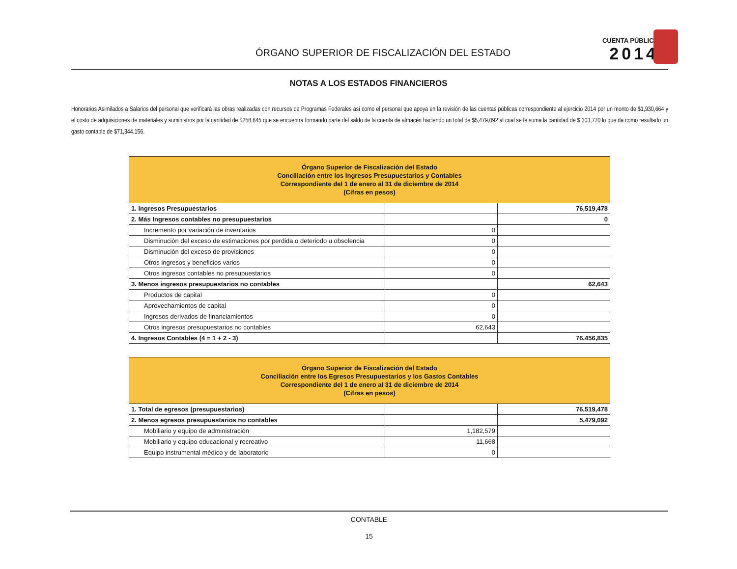ÓRGANO SUPERIOR DE FISCALIZACIÓN DEL ESTADO
CUENTA PÚBLICA
2014
NOTAS A LOS ESTADOS FINANCIEROS
Honorarios Asimilados a Salarios del personal que verificará las obras realizadas con recursos de Programas Federales así como el personal que apoya en la revisión de las cuentas públicas correspondiente al ejercicio 2014 por un monto de $1,930,664 y el costo de adquisiciones de materiales y suministros por la cantidad de $258,645 que se encuentra formando parte del saldo de la cuenta de almacén haciendo un total de $5,479,092 al cual se le suma la cantidad de $ 303,770 lo que da como resultado un gasto contable de $71,344,156.
| Órgano Superior de Fiscalización del Estado Conciliación entre los Ingresos Presupuestarios y Contables Correspondiente del 1 de enero al 31 de diciembre de 2014 (Cifras en pesos) | | |
| --- | --- | --- |
| 1. Ingresos Presupuestarios | | 76,519,478 |
| 2. Más Ingresos contables no presupuestarios | | 0 |
| Incremento por variación de inventarios | 0 | |
| Disminución del exceso de estimaciones por perdida o deteriodo u obsolencia | 0 | |
| Disminución del exceso de provisiones | 0 | |
| Otros ingresos y beneficios varios | 0 | |
| Otros ingresos contables no presupuestarios | 0 | |
| 3. Menos ingresos presupuestarios no contables | | 62,643 |
| Productos de capital | 0 | |
| Aprovechamientos de capital | 0 | |
| Ingresos derivados de financiamientos | 0 | |
| Otros ingresos presupuestarios no contables | 62,643 | |
| 4. Ingresos Contables (4 = 1 + 2 - 3) | | 76,456,835 |
| Órgano Superior de Fiscalización del Estado Conciliación entre los Egresos Presupuestarios y los Gastos Contables Correspondiente del 1 de enero al 31 de diciembre de 2014 (Cifras en pesos) | | |
| --- | --- | --- |
| 1. Total de egresos (presupuestarios) | | 76,519,478 |
| 2. Menos egresos presupuestarios no contables | | 5,479,092 |
| Mobiliario y equipo de administración | 1,182,579 | |
| Mobiliario y equipo educacional y recreativo | 11,668 | |
| Equipo instrumental médico y de laboratorio | 0 | |
CONTABLE
15